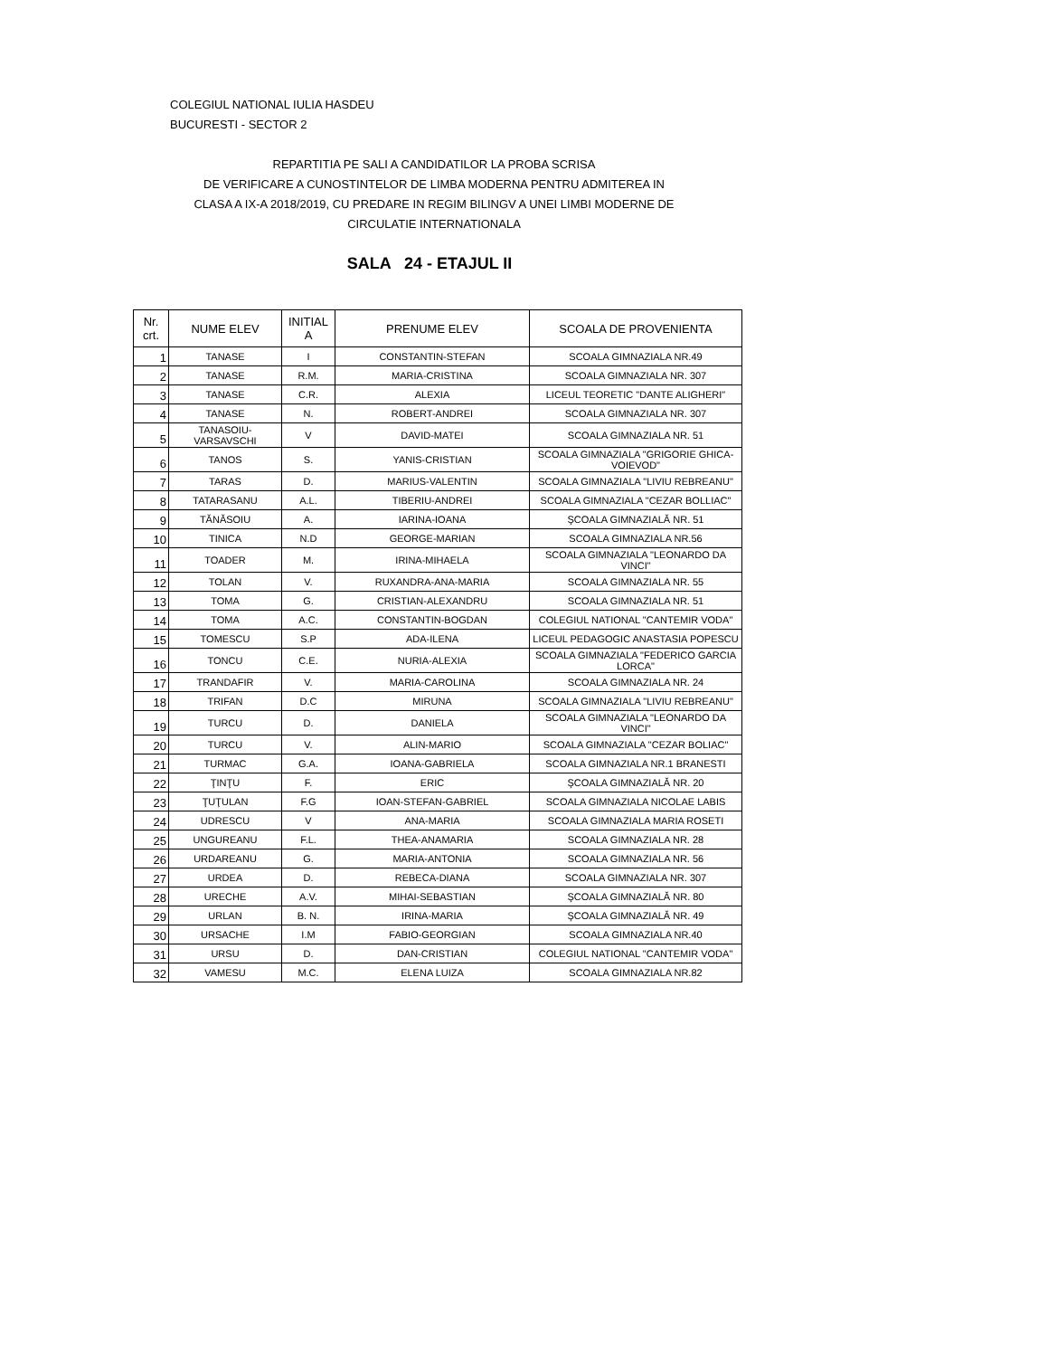COLEGIUL NATIONAL IULIA HASDEU
BUCURESTI - SECTOR 2
REPARTITIA PE SALI A CANDIDATILOR LA PROBA SCRISA
DE VERIFICARE A CUNOSTINTELOR DE LIMBA MODERNA PENTRU ADMITEREA IN
CLASA A IX-A 2018/2019, CU PREDARE IN REGIM BILINGV A UNEI LIMBI MODERNE DE
CIRCULATIE INTERNATIONALA
SALA 24 - ETAJUL II
| Nr. crt. | NUME ELEV | INITIAL A | PRENUME ELEV | SCOALA DE PROVENIENTA |
| --- | --- | --- | --- | --- |
| 1 | TANASE | I | CONSTANTIN-STEFAN | SCOALA GIMNAZIALA NR.49 |
| 2 | TANASE | R.M. | MARIA-CRISTINA | SCOALA GIMNAZIALA NR. 307 |
| 3 | TANASE | C.R. | ALEXIA | LICEUL TEORETIC "DANTE ALIGHERI" |
| 4 | TANASE | N. | ROBERT-ANDREI | SCOALA GIMNAZIALA NR. 307 |
| 5 | TANASOIU-VARSAVSCHI | V | DAVID-MATEI | SCOALA GIMNAZIALA NR. 51 |
| 6 | TANOS | S. | YANIS-CRISTIAN | SCOALA GIMNAZIALA "GRIGORIE GHICA-VOIEVOD" |
| 7 | TARAS | D. | MARIUS-VALENTIN | SCOALA GIMNAZIALA "LIVIU REBREANU" |
| 8 | TATARASANU | A.L. | TIBERIU-ANDREI | SCOALA GIMNAZIALA "CEZAR BOLLIAC" |
| 9 | TĂNĂSOIU | A. | IARINA-IOANA | ŞCOALA GIMNAZIALĂ NR. 51 |
| 10 | TINICA | N.D | GEORGE-MARIAN | SCOALA GIMNAZIALA NR.56 |
| 11 | TOADER | M. | IRINA-MIHAELA | SCOALA GIMNAZIALA "LEONARDO DA VINCI" |
| 12 | TOLAN | V. | RUXANDRA-ANA-MARIA | SCOALA GIMNAZIALA NR. 55 |
| 13 | TOMA | G. | CRISTIAN-ALEXANDRU | SCOALA GIMNAZIALA NR. 51 |
| 14 | TOMA | A.C. | CONSTANTIN-BOGDAN | COLEGIUL NATIONAL "CANTEMIR VODA" |
| 15 | TOMESCU | S.P | ADA-ILENA | LICEUL PEDAGOGIC ANASTASIA POPESCU |
| 16 | TONCU | C.E. | NURIA-ALEXIA | SCOALA GIMNAZIALA "FEDERICO GARCIA LORCA" |
| 17 | TRANDAFIR | V. | MARIA-CAROLINA | SCOALA GIMNAZIALA NR. 24 |
| 18 | TRIFAN | D.C | MIRUNA | SCOALA GIMNAZIALA "LIVIU REBREANU" |
| 19 | TURCU | D. | DANIELA | SCOALA GIMNAZIALA "LEONARDO DA VINCI" |
| 20 | TURCU | V. | ALIN-MARIO | SCOALA GIMNAZIALA "CEZAR BOLIAC" |
| 21 | TURMAC | G.A. | IOANA-GABRIELA | SCOALA GIMNAZIALA NR.1 BRANESTI |
| 22 | ŢINŢU | F. | ERIC | ŞCOALA GIMNAZIALĂ NR. 20 |
| 23 | ŢUŢULAN | F.G | IOAN-STEFAN-GABRIEL | SCOALA GIMNAZIALA NICOLAE LABIS |
| 24 | UDRESCU | V | ANA-MARIA | SCOALA GIMNAZIALA MARIA ROSETI |
| 25 | UNGUREANU | F.L. | THEA-ANAMARIA | SCOALA GIMNAZIALA NR. 28 |
| 26 | URDAREANU | G. | MARIA-ANTONIA | SCOALA GIMNAZIALA NR. 56 |
| 27 | URDEA | D. | REBECA-DIANA | SCOALA GIMNAZIALA NR. 307 |
| 28 | URECHE | A.V. | MIHAI-SEBASTIAN | ŞCOALA GIMNAZIALĂ NR. 80 |
| 29 | URLAN | B. N. | IRINA-MARIA | ŞCOALA GIMNAZIALĂ NR. 49 |
| 30 | URSACHE | I.M | FABIO-GEORGIAN | SCOALA GIMNAZIALA NR.40 |
| 31 | URSU | D. | DAN-CRISTIAN | COLEGIUL NATIONAL "CANTEMIR VODA" |
| 32 | VAMESU | M.C. | ELENA LUIZA | SCOALA GIMNAZIALA NR.82 |